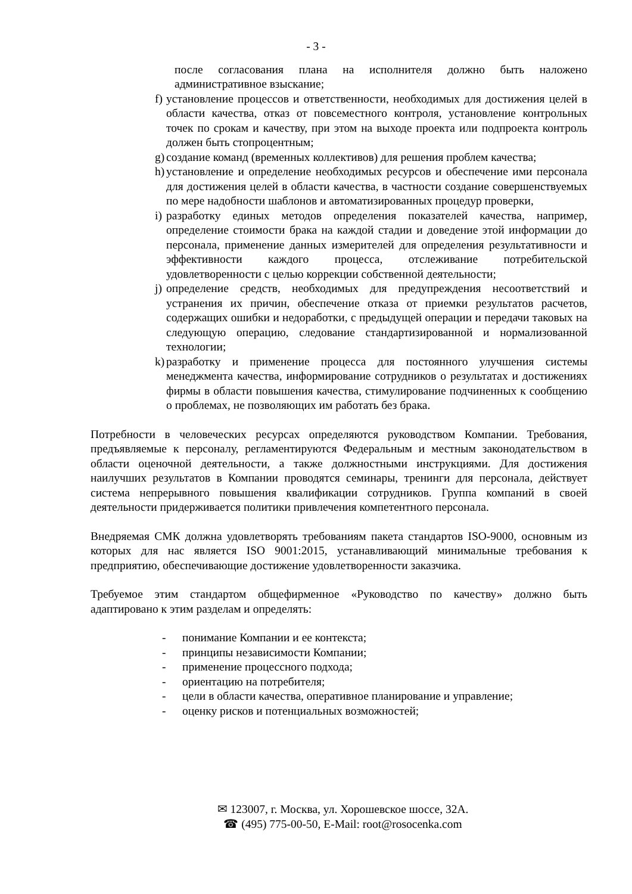- 3 -
после согласования плана на исполнителя должно быть наложено административное взыскание;
f) установление процессов и ответственности, необходимых для достижения целей в области качества, отказ от повсеместного контроля, установление контрольных точек по срокам и качеству, при этом на выходе проекта или подпроекта контроль должен быть стопроцентным;
g) создание команд (временных коллективов) для решения проблем качества;
h) установление и определение необходимых ресурсов и обеспечение ими персонала для достижения целей в области качества, в частности создание совершенствуемых по мере надобности шаблонов и автоматизированных процедур проверки,
i) разработку единых методов определения показателей качества, например, определение стоимости брака на каждой стадии и доведение этой информации до персонала, применение данных измерителей для определения результативности и эффективности каждого процесса, отслеживание потребительской удовлетворенности с целью коррекции собственной деятельности;
j) определение средств, необходимых для предупреждения несоответствий и устранения их причин, обеспечение отказа от приемки результатов расчетов, содержащих ошибки и недоработки, с предыдущей операции и передачи таковых на следующую операцию, следование стандартизированной и нормализованной технологии;
k) разработку и применение процесса для постоянного улучшения системы менеджмента качества, информирование сотрудников о результатах и достижениях фирмы в области повышения качества, стимулирование подчиненных к сообщению о проблемах, не позволяющих им работать без брака.
Потребности в человеческих ресурсах определяются руководством Компании. Требования, предъявляемые к персоналу, регламентируются Федеральным и местным законодательством в области оценочной деятельности, а также должностными инструкциями. Для достижения наилучших результатов в Компании проводятся семинары, тренинги для персонала, действует система непрерывного повышения квалификации сотрудников. Группа компаний в своей деятельности придерживается политики привлечения компетентного персонала.
Внедряемая СМК должна удовлетворять требованиям пакета стандартов ISO-9000, основным из которых для нас является ISO 9001:2015, устанавливающий минимальные требования к предприятию, обеспечивающие достижение удовлетворенности заказчика.
Требуемое этим стандартом общефирменное «Руководство по качеству» должно быть адаптировано к этим разделам и определять:
- понимание Компании и ее контекста;
- принципы независимости Компании;
- применение процессного подхода;
- ориентацию на потребителя;
- цели в области качества, оперативное планирование и управление;
- оценку рисков и потенциальных возможностей;
✉ 123007, г. Москва, ул. Хорошевское шоссе, 32А.
☎ (495) 775-00-50, E-Mail: root@rosocenka.com